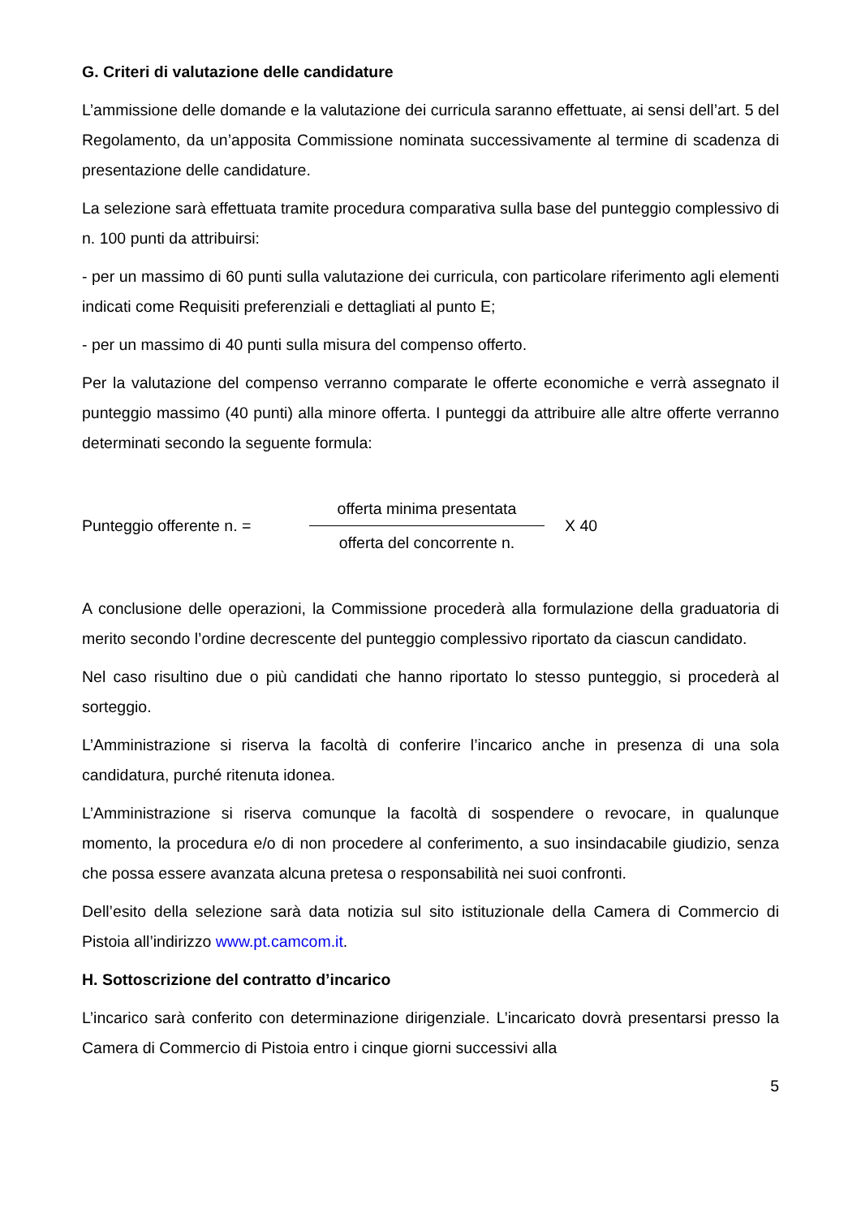G. Criteri di valutazione delle candidature
L’ammissione delle domande e la valutazione dei curricula saranno effettuate, ai sensi dell’art. 5 del Regolamento, da un’apposita Commissione nominata successivamente al termine di scadenza di presentazione delle candidature.
La selezione sarà effettuata tramite procedura comparativa sulla base del punteggio complessivo di n. 100 punti da attribuirsi:
- per un massimo di 60 punti sulla valutazione dei curricula, con particolare riferimento agli elementi indicati come Requisiti preferenziali e dettagliati al punto E;
- per un massimo di 40 punti sulla misura del compenso offerto.
Per la valutazione del compenso verranno comparate le offerte economiche e verrà assegnato il punteggio massimo (40 punti) alla minore offerta. I punteggi da attribuire alle altre offerte verranno determinati secondo la seguente formula:
Punteggio offerente n. =
offerta minima presentata
offerta del concorrente n.
X 40
A conclusione delle operazioni, la Commissione procederà alla formulazione della graduatoria di merito secondo l’ordine decrescente del punteggio complessivo riportato da ciascun candidato.
Nel caso risultino due o più candidati che hanno riportato lo stesso punteggio, si procederà al sorteggio.
L’Amministrazione si riserva la facoltà di conferire l’incarico anche in presenza di una sola candidatura, purché ritenuta idonea.
L’Amministrazione si riserva comunque la facoltà di sospendere o revocare, in qualunque momento, la procedura e/o di non procedere al conferimento, a suo insindacabile giudizio, senza che possa essere avanzata alcuna pretesa o responsabilità nei suoi confronti.
Dell’esito della selezione sarà data notizia sul sito istituzionale della Camera di Commercio di Pistoia all’indirizzo www.pt.camcom.it.
H. Sottoscrizione del contratto d’incarico
L’incarico sarà conferito con determinazione dirigenziale. L’incaricato dovrà presentarsi presso la Camera di Commercio di Pistoia entro i cinque giorni successivi alla
5